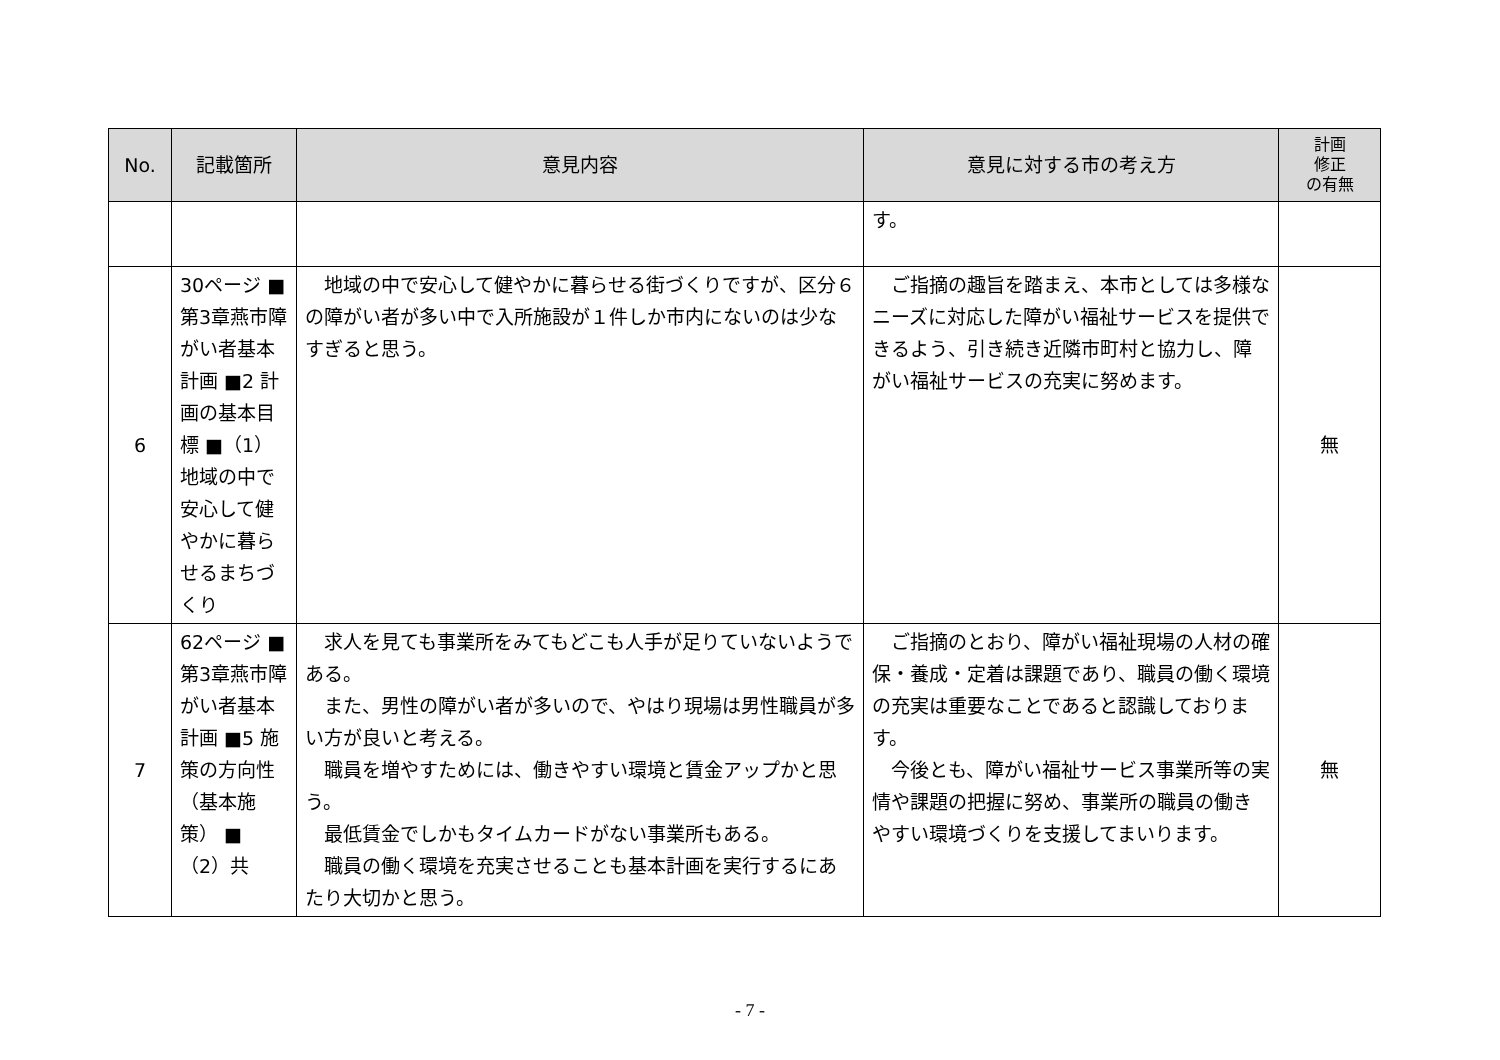| No. | 記載箇所 | 意見内容 | 意見に対する市の考え方 | 計画 修正 の有無 |
| --- | --- | --- | --- | --- |
| | | | す。 | |
| 6 | 30ページ ■第3章燕市障がい者基本計画 ■2 計画の基本目標 ■（1）地域の中で安心して健やかに暮らせるまちづくり | 地域の中で安心して健やかに暮らせる街づくりですが、区分６の障がい者が多い中で入所施設が１件しか市内にないのは少なすぎると思う。 | ご指摘の趣旨を踏まえ、本市としては多様なニーズに対応した障がい福祉サービスを提供できるよう、引き続き近隣市町村と協力し、障がい福祉サービスの充実に努めます。 | 無 |
| 7 | 62ページ ■第3章燕市障がい者基本計画 ■5 施策の方向性（基本施策） ■（2）共 | 求人を見ても事業所をみてもどこも人手が足りていないようである。 また、男性の障がい者が多いので、やはり現場は男性職員が多い方が良いと考える。 職員を増やすためには、働きやすい環境と賃金アップかと思う。 最低賃金でしかもタイムカードがない事業所もある。 職員の働く環境を充実させることも基本計画を実行するにあたり大切かと思う。 | ご指摘のとおり、障がい福祉現場の人材の確保・養成・定着は課題であり、職員の働く環境の充実は重要なことであると認識しております。 今後とも、障がい福祉サービス事業所等の実情や課題の把握に努め、事業所の職員の働きやすい環境づくりを支援してまいります。 | 無 |
- 7 -